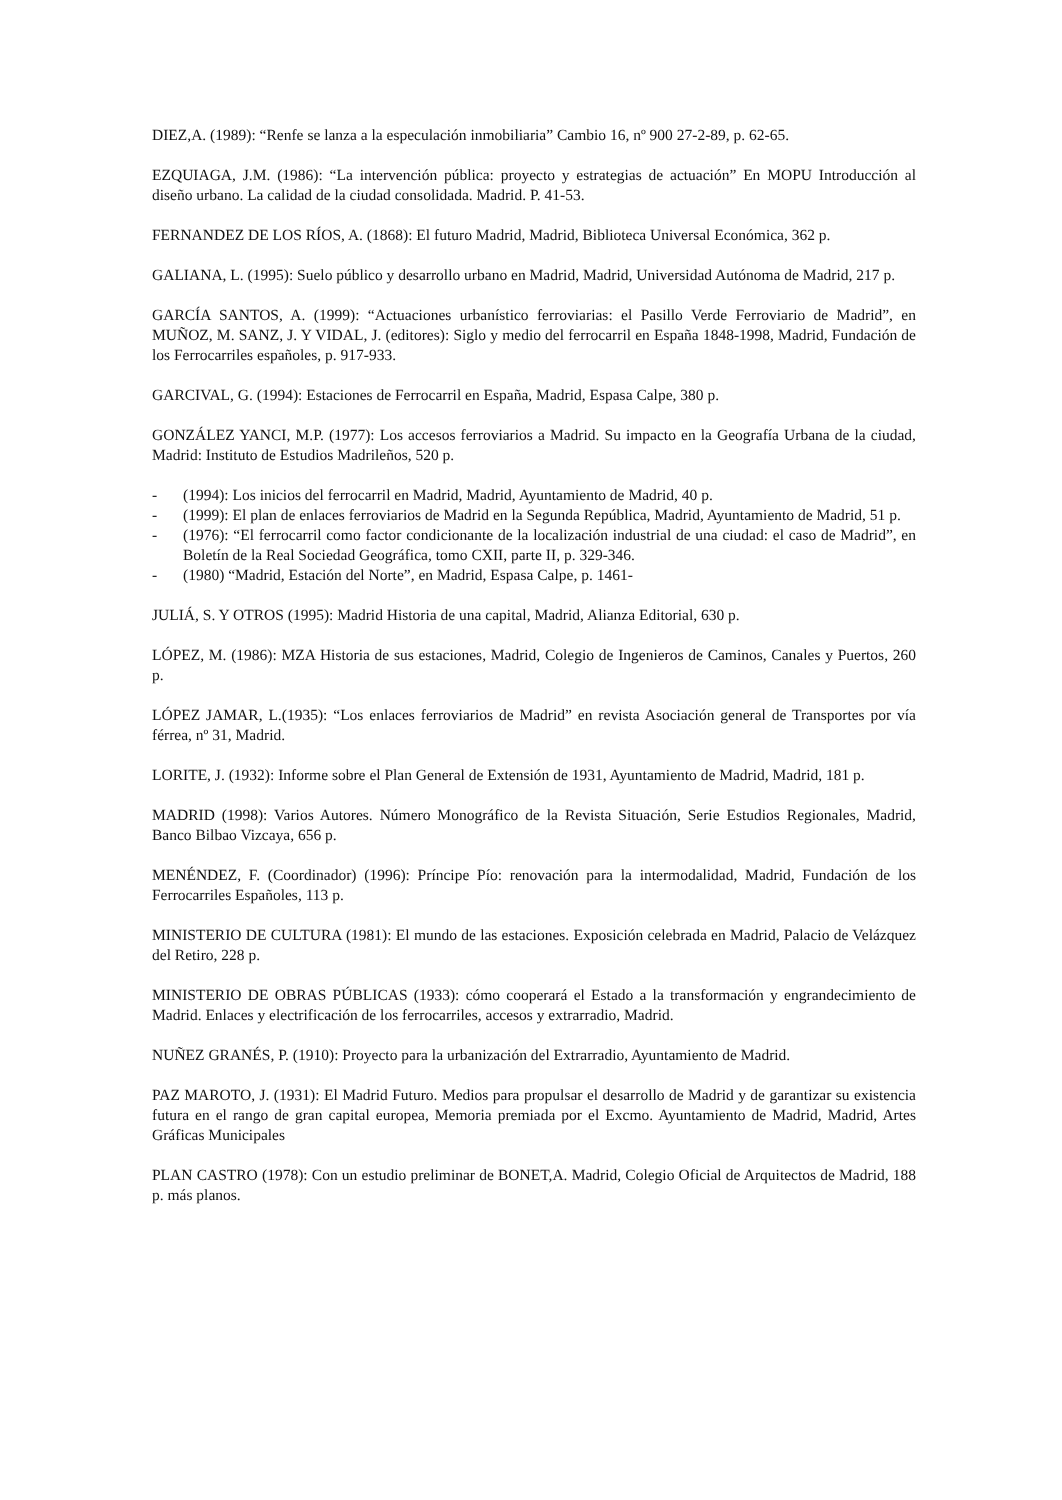DIEZ,A. (1989): “Renfe se lanza a la especulación inmobiliaria” Cambio 16, nº 900 27-2-89, p. 62-65.
EZQUIAGA, J.M. (1986): “La intervención pública: proyecto y estrategias de actuación” En MOPU Introducción al diseño urbano. La calidad de la ciudad consolidada. Madrid. P. 41-53.
FERNANDEZ DE LOS RÍOS, A. (1868): El futuro Madrid, Madrid, Biblioteca Universal Económica, 362 p.
GALIANA, L. (1995): Suelo público y desarrollo urbano en Madrid, Madrid, Universidad Autónoma de Madrid, 217 p.
GARCÍA SANTOS, A. (1999): “Actuaciones urbanístico ferroviarias: el Pasillo Verde Ferroviario de Madrid”, en MUÑOZ, M. SANZ, J. Y VIDAL, J. (editores): Siglo y medio del ferrocarril en España 1848-1998, Madrid, Fundación de los Ferrocarriles españoles, p. 917-933.
GARCIVAL, G. (1994): Estaciones de Ferrocarril en España, Madrid, Espasa Calpe, 380 p.
GONZÁLEZ YANCI, M.P. (1977): Los accesos ferroviarios a Madrid. Su impacto en la Geografía Urbana de la ciudad, Madrid: Instituto de Estudios Madrileños, 520 p.
- (1994): Los inicios del ferrocarril en Madrid, Madrid, Ayuntamiento de Madrid, 40 p.
- (1999): El plan de enlaces ferroviarios de Madrid en la Segunda República, Madrid, Ayuntamiento de Madrid, 51 p.
- (1976): “El ferrocarril como factor condicionante de la localización industrial de una ciudad: el caso de Madrid”, en Boletín de la Real Sociedad Geográfica, tomo CXII, parte II, p. 329-346.
- (1980) “Madrid, Estación del Norte”, en Madrid, Espasa Calpe, p. 1461-
JULIÁ, S. Y OTROS (1995): Madrid Historia de una capital, Madrid, Alianza Editorial, 630 p.
LÓPEZ, M. (1986): MZA Historia de sus estaciones, Madrid, Colegio de Ingenieros de Caminos, Canales y Puertos, 260 p.
LÓPEZ JAMAR, L.(1935): “Los enlaces ferroviarios de Madrid” en revista Asociación general de Transportes por vía férrea, nº 31, Madrid.
LORITE, J. (1932): Informe sobre el Plan General de Extensión de 1931, Ayuntamiento de Madrid, Madrid, 181 p.
MADRID (1998): Varios Autores. Número Monográfico de la Revista Situación, Serie Estudios Regionales, Madrid, Banco Bilbao Vizcaya, 656 p.
MENÉNDEZ, F. (Coordinador) (1996): Príncipe Pío: renovación para la intermodalidad, Madrid, Fundación de los Ferrocarriles Españoles, 113 p.
MINISTERIO DE CULTURA (1981): El mundo de las estaciones. Exposición celebrada en Madrid, Palacio de Velázquez del Retiro, 228 p.
MINISTERIO DE OBRAS PÚBLICAS (1933): cómo cooperará el Estado a la transformación y engrandecimiento de Madrid. Enlaces y electrificación de los ferrocarriles, accesos y extrarradio, Madrid.
NUÑEZ GRANÉS, P. (1910): Proyecto para la urbanización del Extrarradio, Ayuntamiento de Madrid.
PAZ MAROTO, J. (1931): El Madrid Futuro. Medios para propulsar el desarrollo de Madrid y de garantizar su existencia futura en el rango de gran capital europea, Memoria premiada por el Excmo. Ayuntamiento de Madrid, Madrid, Artes Gráficas Municipales
PLAN CASTRO (1978): Con un estudio preliminar de BONET,A. Madrid, Colegio Oficial de Arquitectos de Madrid, 188 p. más planos.